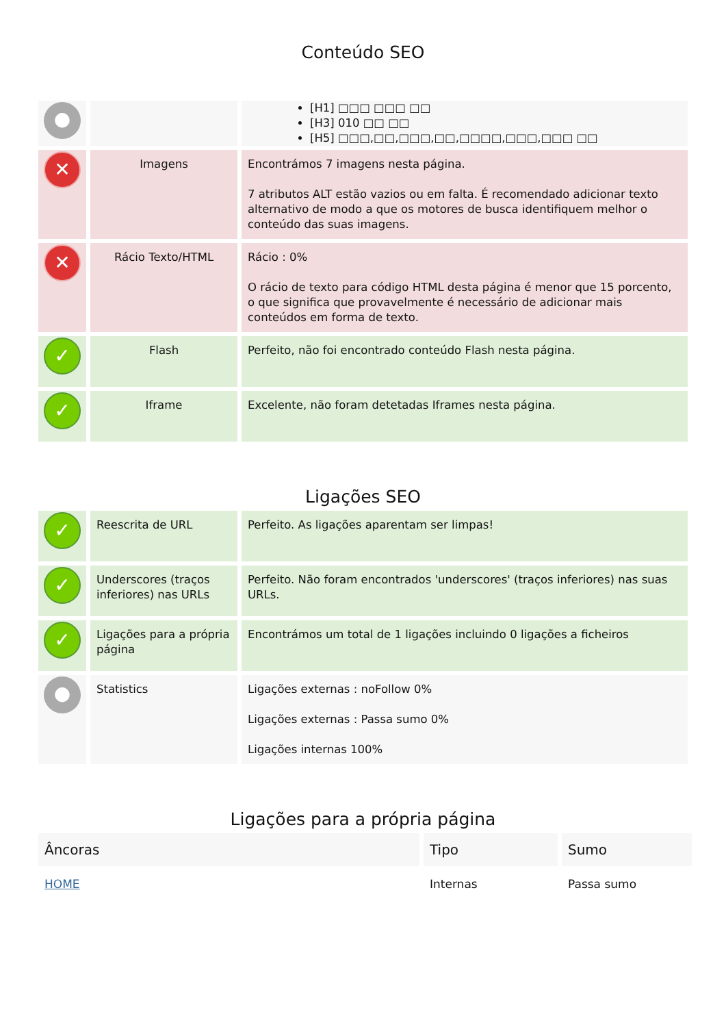Conteúdo SEO
| ● | | [H1] □□□ □□□ □□ [H3] 010 □□ □□ [H5] □□□,□□,□□□,□□,□□□□,□□□,□□□ □□ |
| ✕ | Imagens | Encontrámos 7 imagens nesta página. 7 atributos ALT estão vazios ou em falta. É recomendado adicionar texto alternativo de modo a que os motores de busca identifiquem melhor o conteúdo das suas imagens. |
| ✕ | Rácio Texto/HTML | Rácio : 0% O rácio de texto para código HTML desta página é menor que 15 porcento, o que significa que provavelmente é necessário de adicionar mais conteúdos em forma de texto. |
| ✓ | Flash | Perfeito, não foi encontrado conteúdo Flash nesta página. |
| ✓ | Iframe | Excelente, não foram detetadas Iframes nesta página. |
Ligações SEO
| ✓ | Reescrita de URL | Perfeito. As ligações aparentam ser limpas! |
| ✓ | Underscores (traços inferiores) nas URLs | Perfeito. Não foram encontrados 'underscores' (traços inferiores) nas suas URLs. |
| ✓ | Ligações para a própria página | Encontrámos um total de 1 ligações incluindo 0 ligações a ficheiros |
| ● | Statistics | Ligações externas : noFollow 0% Ligações externas : Passa sumo 0% Ligações internas 100% |
Ligações para a própria página
| Âncoras | Tipo | Sumo |
| --- | --- | --- |
| HOME | Internas | Passa sumo |